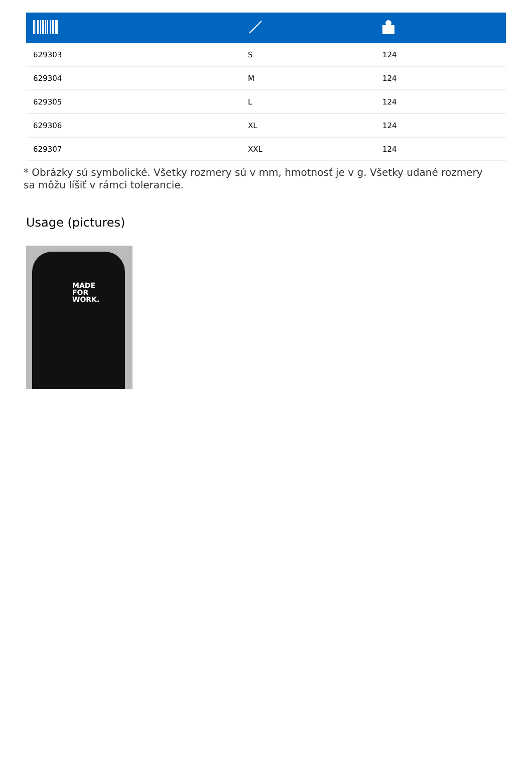| 629303 | S | 124 |
| 629304 | M | 124 |
| 629305 | L | 124 |
| 629306 | XL | 124 |
| 629307 | XXL | 124 |
* Obrázky sú symbolické. Všetky rozmery sú v mm, hmotnosť je v g. Všetky udané rozmery sa môžu líšiť v rámci tolerancie.
Usage (pictures)
MADE
FOR
WORK.